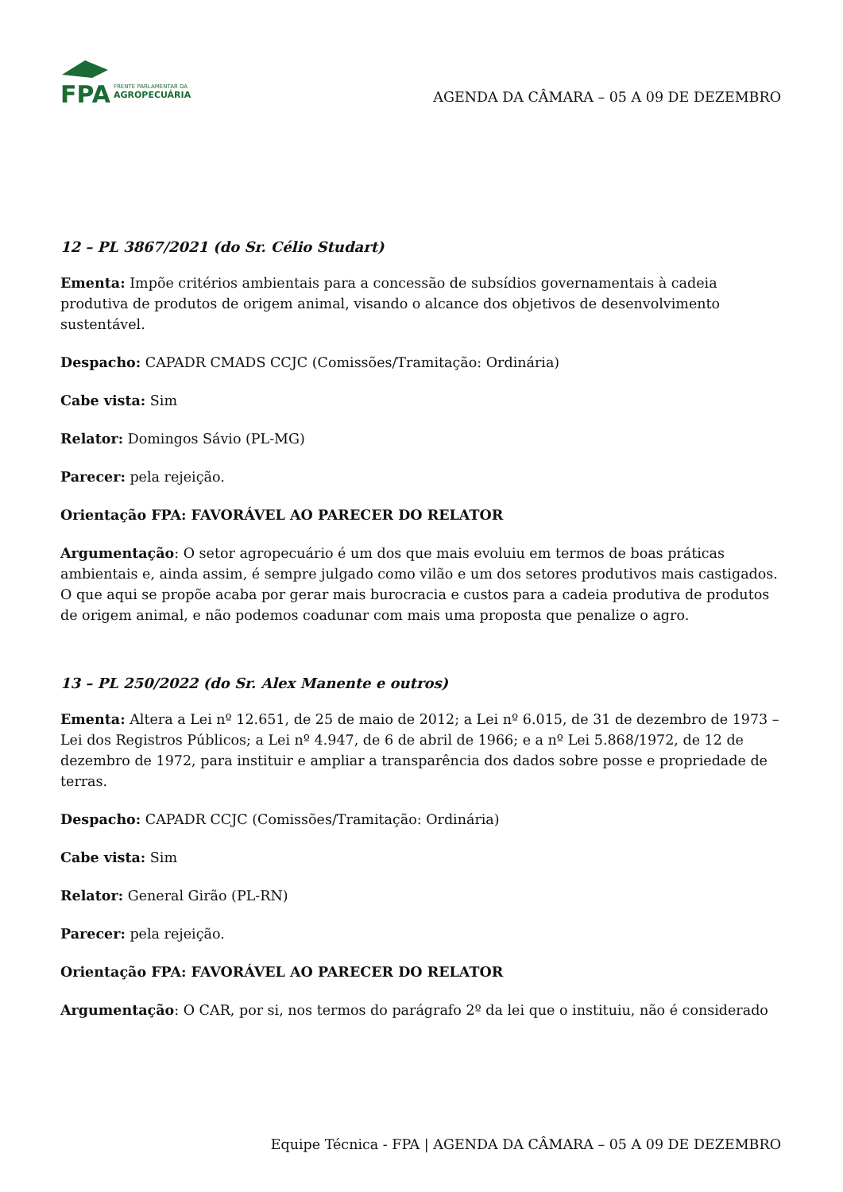FPA
FRENTE PARLAMENTAR DA
AGROPECUÁRIA
AGENDA DA CÂMARA – 05 A 09 DE DEZEMBRO
12 – PL 3867/2021 (do Sr. Célio Studart)
Ementa: Impõe critérios ambientais para a concessão de subsídios governamentais à cadeia produtiva de produtos de origem animal, visando o alcance dos objetivos de desenvolvimento sustentável.
Despacho: CAPADR CMADS CCJC (Comissões/Tramitação: Ordinária)
Cabe vista: Sim
Relator: Domingos Sávio (PL-MG)
Parecer: pela rejeição.
Orientação FPA: FAVORÁVEL AO PARECER DO RELATOR
Argumentação: O setor agropecuário é um dos que mais evoluiu em termos de boas práticas ambientais e, ainda assim, é sempre julgado como vilão e um dos setores produtivos mais castigados. O que aqui se propõe acaba por gerar mais burocracia e custos para a cadeia produtiva de produtos de origem animal, e não podemos coadunar com mais uma proposta que penalize o agro.
13 – PL 250/2022 (do Sr. Alex Manente e outros)
Ementa: Altera a Lei nº 12.651, de 25 de maio de 2012; a Lei nº 6.015, de 31 de dezembro de 1973 – Lei dos Registros Públicos; a Lei nº 4.947, de 6 de abril de 1966; e a nº Lei 5.868/1972, de 12 de dezembro de 1972, para instituir e ampliar a transparência dos dados sobre posse e propriedade de terras.
Despacho: CAPADR CCJC (Comissões/Tramitação: Ordinária)
Cabe vista: Sim
Relator: General Girão (PL-RN)
Parecer: pela rejeição.
Orientação FPA: FAVORÁVEL AO PARECER DO RELATOR
Argumentação: O CAR, por si, nos termos do parágrafo 2º da lei que o instituiu, não é considerado
Equipe Técnica - FPA | AGENDA DA CÂMARA – 05 A 09 DE DEZEMBRO